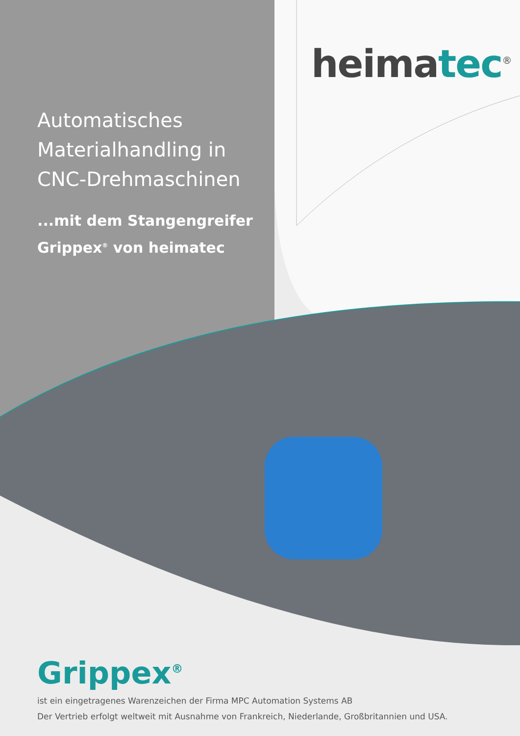heimatec<sup>®</sup>
Automatisches Materialhandling in CNC-Drehmaschinen
...mit dem Stangengreifer Grippex<sup>®</sup> von heimatec
Grippex<sup>®</sup>
ist ein eingetragenes Warenzeichen der Firma MPC Automation Systems AB
Der Vertrieb erfolgt weltweit mit Ausnahme von Frankreich, Niederlande, Großbritannien und USA.